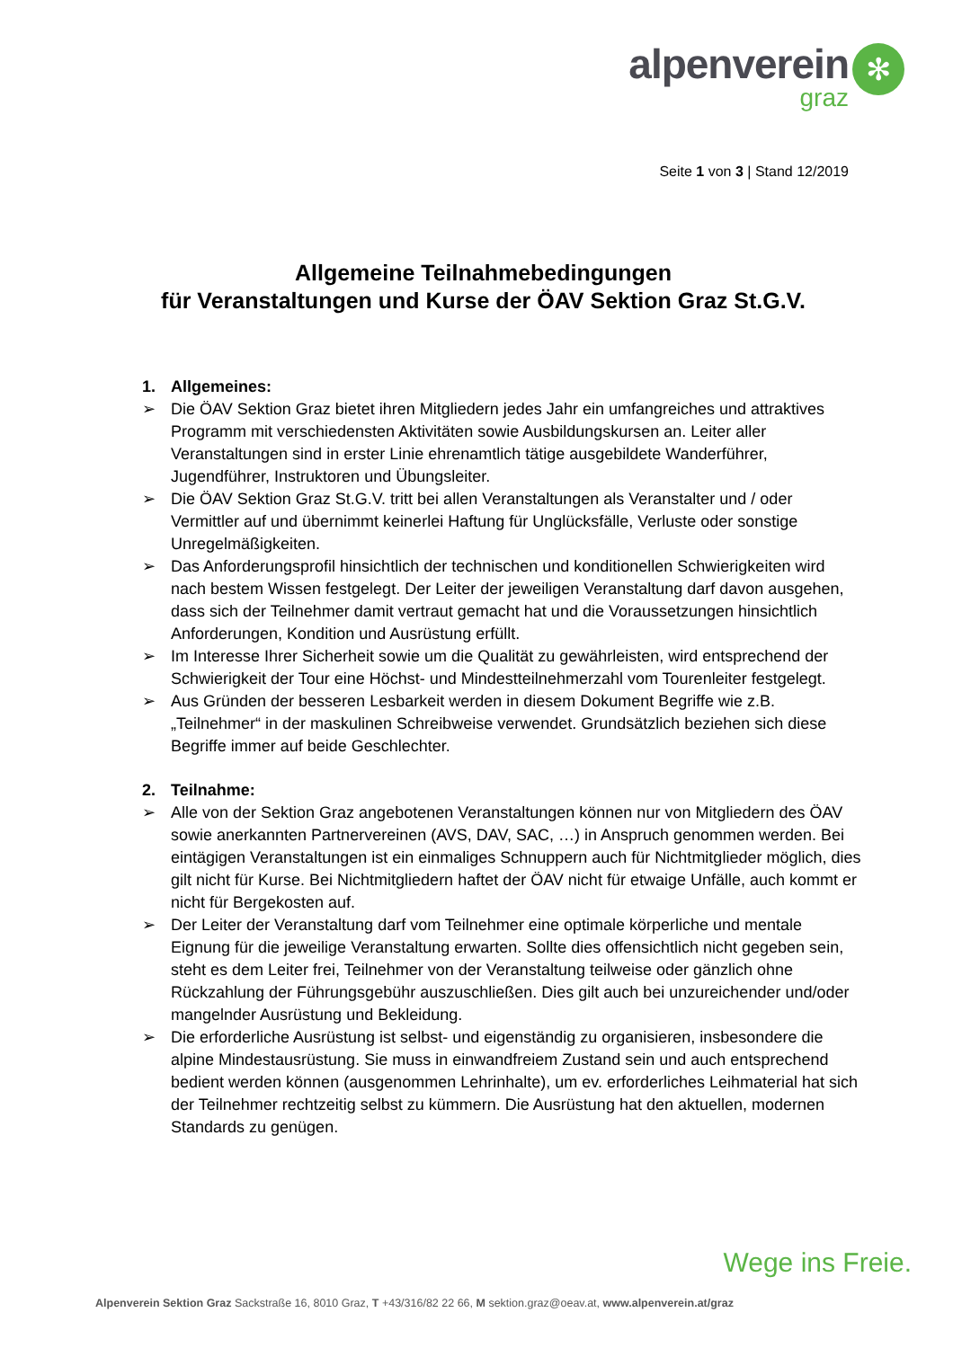alpenverein
graz
✻
Seite 1 von 3 | Stand 12/2019
Allgemeine Teilnahmebedingungen
für Veranstaltungen und Kurse der ÖAV Sektion Graz St.G.V.
1. Allgemeines:
➢ Die ÖAV Sektion Graz bietet ihren Mitgliedern jedes Jahr ein umfangreiches und attraktives Programm mit verschiedensten Aktivitäten sowie Ausbildungskursen an. Leiter aller Veranstaltungen sind in erster Linie ehrenamtlich tätige ausgebildete Wanderführer, Jugendführer, Instruktoren und Übungsleiter.
➢ Die ÖAV Sektion Graz St.G.V. tritt bei allen Veranstaltungen als Veranstalter und / oder Vermittler auf und übernimmt keinerlei Haftung für Unglücksfälle, Verluste oder sonstige Unregelmäßigkeiten.
➢ Das Anforderungsprofil hinsichtlich der technischen und konditionellen Schwierigkeiten wird nach bestem Wissen festgelegt. Der Leiter der jeweiligen Veranstaltung darf davon ausgehen, dass sich der Teilnehmer damit vertraut gemacht hat und die Voraussetzungen hinsichtlich Anforderungen, Kondition und Ausrüstung erfüllt.
➢ Im Interesse Ihrer Sicherheit sowie um die Qualität zu gewährleisten, wird entsprechend der Schwierigkeit der Tour eine Höchst- und Mindestteilnehmerzahl vom Tourenleiter festgelegt.
➢ Aus Gründen der besseren Lesbarkeit werden in diesem Dokument Begriffe wie z.B. „Teilnehmer“ in der maskulinen Schreibweise verwendet. Grundsätzlich beziehen sich diese Begriffe immer auf beide Geschlechter.
2. Teilnahme:
➢ Alle von der Sektion Graz angebotenen Veranstaltungen können nur von Mitgliedern des ÖAV sowie anerkannten Partnervereinen (AVS, DAV, SAC, …) in Anspruch genommen werden. Bei eintägigen Veranstaltungen ist ein einmaliges Schnuppern auch für Nichtmitglieder möglich, dies gilt nicht für Kurse. Bei Nichtmitgliedern haftet der ÖAV nicht für etwaige Unfälle, auch kommt er nicht für Bergekosten auf.
➢ Der Leiter der Veranstaltung darf vom Teilnehmer eine optimale körperliche und mentale Eignung für die jeweilige Veranstaltung erwarten. Sollte dies offensichtlich nicht gegeben sein, steht es dem Leiter frei, Teilnehmer von der Veranstaltung teilweise oder gänzlich ohne Rückzahlung der Führungsgebühr auszuschließen. Dies gilt auch bei unzureichender und/oder mangelnder Ausrüstung und Bekleidung.
➢ Die erforderliche Ausrüstung ist selbst- und eigenständig zu organisieren, insbesondere die alpine Mindestausrüstung. Sie muss in einwandfreiem Zustand sein und auch entsprechend bedient werden können (ausgenommen Lehrinhalte), um ev. erforderliches Leihmaterial hat sich der Teilnehmer rechtzeitig selbst zu kümmern. Die Ausrüstung hat den aktuellen, modernen Standards zu genügen.
Wege ins Freie.
Alpenverein Sektion Graz Sackstraße 16, 8010 Graz, T +43/316/82 22 66, M sektion.graz@oeav.at, www.alpenverein.at/graz